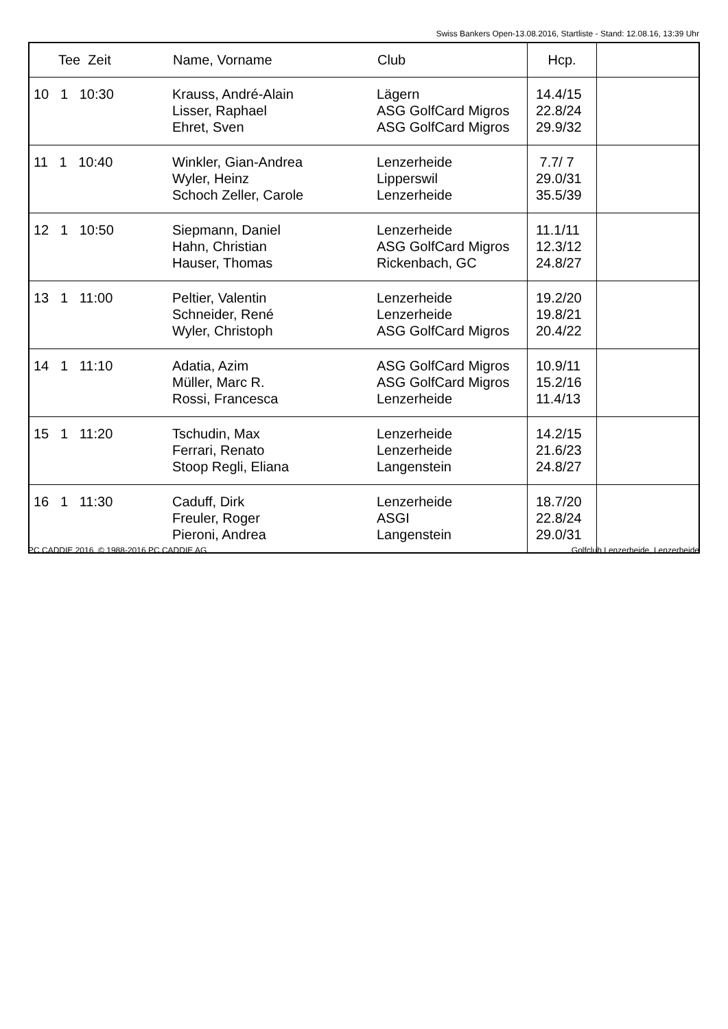Swiss Bankers Open-13.08.2016, Startliste - Stand: 12.08.16, 13:39 Uhr
| Tee Zeit | Name, Vorname | Club | Hcp. | |
| --- | --- | --- | --- | --- |
| 10 1 10:30 | Krauss, André-Alain Lisser, Raphael Ehret, Sven | Lägern ASG GolfCard Migros ASG GolfCard Migros | 14.4/15 22.8/24 29.9/32 | |
| 11 1 10:40 | Winkler, Gian-Andrea Wyler, Heinz Schoch Zeller, Carole | Lenzerheide Lipperswil Lenzerheide | 7.7/ 7 29.0/31 35.5/39 | |
| 12 1 10:50 | Siepmann, Daniel Hahn, Christian Hauser, Thomas | Lenzerheide ASG GolfCard Migros Rickenbach, GC | 11.1/11 12.3/12 24.8/27 | |
| 13 1 11:00 | Peltier, Valentin Schneider, René Wyler, Christoph | Lenzerheide Lenzerheide ASG GolfCard Migros | 19.2/20 19.8/21 20.4/22 | |
| 14 1 11:10 | Adatia, Azim Müller, Marc R. Rossi, Francesca | ASG GolfCard Migros ASG GolfCard Migros Lenzerheide | 10.9/11 15.2/16 11.4/13 | |
| 15 1 11:20 | Tschudin, Max Ferrari, Renato Stoop Regli, Eliana | Lenzerheide Lenzerheide Langenstein | 14.2/15 21.6/23 24.8/27 | |
| 16 1 11:30 | Caduff, Dirk Freuler, Roger Pieroni, Andrea | Lenzerheide ASGI Langenstein | 18.7/20 22.8/24 29.0/31 | |
PC CADDIE 2016 © 1988-2016 PC CADDIE AG Golfclub Lenzerheide, Lenzerheide